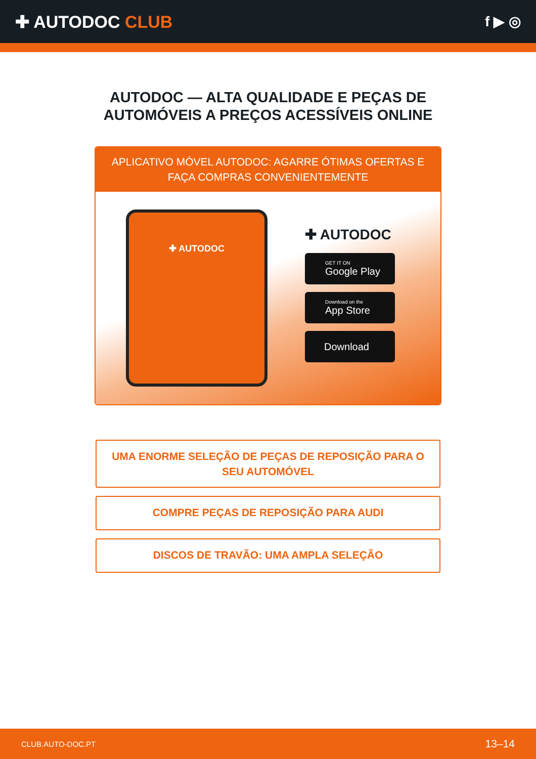✚ AUTODOC CLUB
f ▶ ◎
AUTODOC — ALTA QUALIDADE E PEÇAS DE
AUTOMÓVEIS A PREÇOS ACESSÍVEIS ONLINE
APLICATIVO MÓVEL AUTODOC: AGARRE ÓTIMAS OFERTAS E FAÇA COMPRAS CONVENIENTEMENTE
✚ AUTODOC
✚ AUTODOC
GET IT ON
Google Play
Download on the
App Store
Download
UMA ENORME SELEÇÃO DE PEÇAS DE REPOSIÇÃO PARA O SEU AUTOMÓVEL
COMPRE PEÇAS DE REPOSIÇÃO PARA AUDI
DISCOS DE TRAVÃO: UMA AMPLA SELEÇÃO
CLUB.AUTO-DOC.PT 13–14